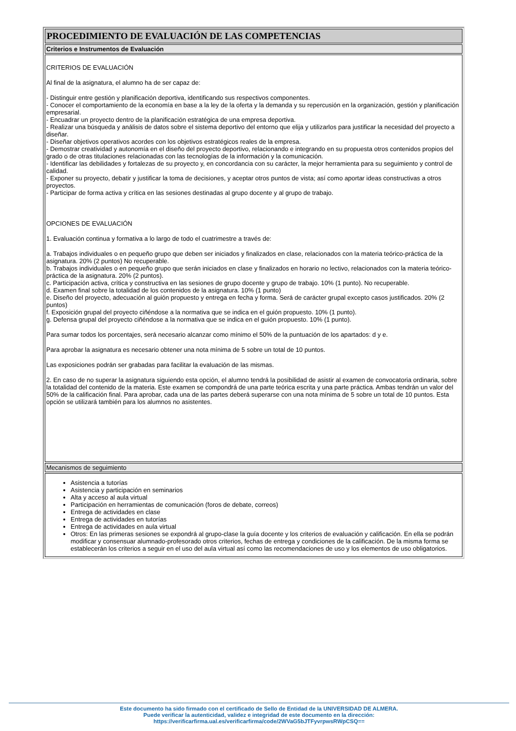| PROCEDIMIENTO DE EVALUACIÓN DE LAS COMPETENCIAS |
| Criterios e Instrumentos de Evaluación |
| CRITERIOS DE EVALUACIÓN Al final de la asignatura, el alumno ha de ser capaz de: - Distinguir entre gestión y planificación deportiva, identificando sus respectivos componentes. - Conocer el comportamiento de la economía en base a la ley de la oferta y la demanda y su repercusión en la organización, gestión y planificación empresarial. - Encuadrar un proyecto dentro de la planificación estratégica de una empresa deportiva. - Realizar una búsqueda y análisis de datos sobre el sistema deportivo del entorno que elija y utilizarlos para justificar la necesidad del proyecto a diseñar. - Diseñar objetivos operativos acordes con los objetivos estratégicos reales de la empresa. - Demostrar creatividad y autonomía en el diseño del proyecto deportivo, relacionando e integrando en su propuesta otros contenidos propios del grado o de otras titulaciones relacionadas con las tecnologías de la información y la comunicación. - Identificar las debilidades y fortalezas de su proyecto y, en concordancia con su carácter, la mejor herramienta para su seguimiento y control de calidad. - Exponer su proyecto, debatir y justificar la toma de decisiones, y aceptar otros puntos de vista; así como aportar ideas constructivas a otros proyectos. - Participar de forma activa y crítica en las sesiones destinadas al grupo docente y al grupo de trabajo. OPCIONES DE EVALUACIÓN 1. Evaluación continua y formativa a lo largo de todo el cuatrimestre a través de: a. Trabajos individuales o en pequeño grupo que deben ser iniciados y finalizados en clase, relacionados con la materia teórico-práctica de la asignatura. 20% (2 puntos) No recuperable. b. Trabajos individuales o en pequeño grupo que serán iniciados en clase y finalizados en horario no lectivo, relacionados con la materia teórico-práctica de la asignatura. 20% (2 puntos). c. Participación activa, crítica y constructiva en las sesiones de grupo docente y grupo de trabajo. 10% (1 punto). No recuperable. d. Examen final sobre la totalidad de los contenidos de la asignatura. 10% (1 punto) e. Diseño del proyecto, adecuación al guión propuesto y entrega en fecha y forma. Será de carácter grupal excepto casos justificados. 20% (2 puntos) f. Exposición grupal del proyecto ciñéndose a la normativa que se indica en el guión propuesto. 10% (1 punto). g. Defensa grupal del proyecto ciñéndose a la normativa que se indica en el guión propuesto. 10% (1 punto). Para sumar todos los porcentajes, será necesario alcanzar como mínimo el 50% de la puntuación de los apartados: d y e. Para aprobar la asignatura es necesario obtener una nota mínima de 5 sobre un total de 10 puntos. Las exposiciones podrán ser grabadas para facilitar la evaluación de las mismas. 2. En caso de no superar la asignatura siguiendo esta opción, el alumno tendrá la posibilidad de asistir al examen de convocatoria ordinaria, sobre la totalidad del contenido de la materia. Este examen se compondrá de una parte teórica escrita y una parte práctica. Ambas tendrán un valor del 50% de la calificación final. Para aprobar, cada una de las partes deberá superarse con una nota mínima de 5 sobre un total de 10 puntos. Esta opción se utilizará también para los alumnos no asistentes. |
| Mecanismos de seguimiento |
| Asistencia a tutorías Asistencia y participación en seminarios Alta y acceso al aula virtual Participación en herramientas de comunicación (foros de debate, correos) Entrega de actividades en clase Entrega de actividades en tutorías Entrega de actividades en aula virtual Otros: En las primeras sesiones se expondrá al grupo-clase la guía docente y los criterios de evaluación y calificación. En ella se podrán modificar y consensuar alumnado-profesorado otros criterios, fechas de entrega y condiciones de la calificación. De la misma forma se establecerán los criterios a seguir en el uso del aula virtual así como las recomendaciones de uso y los elementos de uso obligatorios. |
Este documento ha sido firmado con el certificado de Sello de Entidad de la UNIVERSIDAD DE ALMERA.
Puede verificar la autenticidad, validez e integridad de este documento en la dirección:
https://verificarfirma.ual.es/verificarfirma/code/2WVaG5bJTFyvrpwsRWpCSQ==